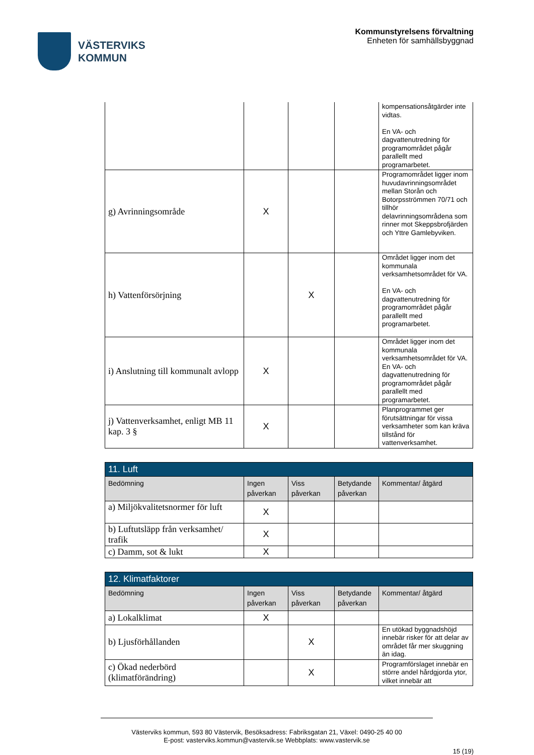VÄSTERVIKS
KOMMUN
Kommunstyrelsens förvaltning
Enheten för samhällsbyggnad
| | | | | kompensationsåtgärder inte vidtas. En VA- och dagvattenutredning för programområdet pågår parallellt med programarbetet. |
| g) Avrinningsområde | X | | | Programområdet ligger inom huvudavrinningsområdet mellan Storån och Botorpsströmmen 70/71 och tillhör delavrinningsområdena som rinner mot Skeppsbrofjärden och Yttre Gamlebyviken. |
| h) Vattenförsörjning | | X | | Området ligger inom det kommunala verksamhetsområdet för VA. En VA- och dagvattenutredning för programområdet pågår parallellt med programarbetet. |
| i) Anslutning till kommunalt avlopp | X | | | Området ligger inom det kommunala verksamhetsområdet för VA. En VA- och dagvattenutredning för programområdet pågår parallellt med programarbetet. |
| j) Vattenverksamhet, enligt MB 11 kap. 3 § | X | | | Planprogrammet ger förutsättningar för vissa verksamheter som kan kräva tillstånd för vattenverksamhet. |
| 11. Luft | | | | |
| Bedömning | Ingen påverkan | Viss påverkan | Betydande påverkan | Kommentar/ åtgärd |
| a) Miljökvalitetsnormer för luft | X | | | |
| b) Luftutsläpp från verksamhet/ trafik | X | | | |
| c) Damm, sot & lukt | X | | | |
| 12. Klimatfaktorer | | | | |
| Bedömning | Ingen påverkan | Viss påverkan | Betydande påverkan | Kommentar/ åtgärd |
| a) Lokalklimat | X | | | |
| b) Ljusförhållanden | | X | | En utökad byggnadshöjd innebär risker för att delar av området får mer skuggning än idag. |
| c) Ökad nederbörd (klimatförändring) | | X | | Programförslaget innebär en större andel hårdgjorda ytor, vilket innebär att |
Västerviks kommun, 593 80 Västervik, Besöksadress: Fabriksgatan 21, Växel: 0490-25 40 00
E-post: vasterviks.kommun@vastervik.se Webbplats: www.vastervik.se
15 (19)